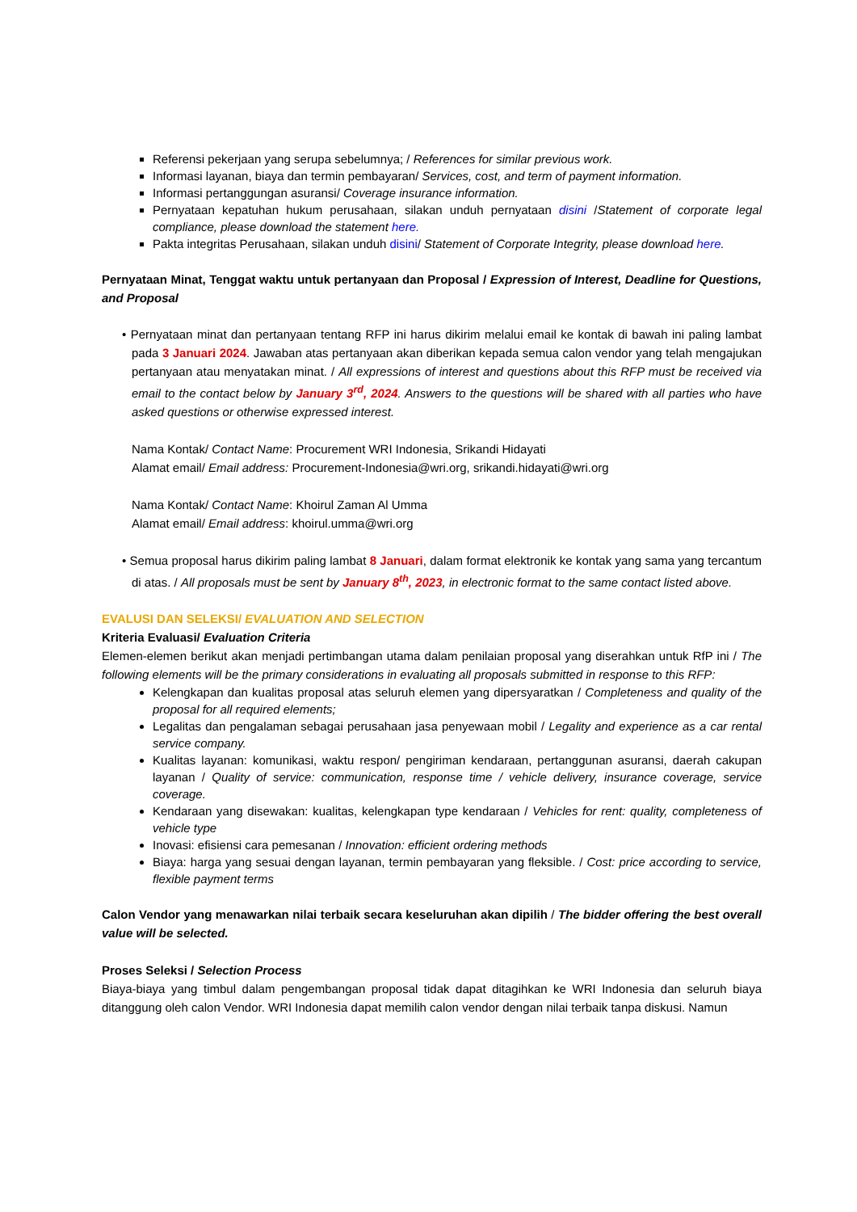Referensi pekerjaan yang serupa sebelumnya; / References for similar previous work.
Informasi layanan, biaya dan termin pembayaran/ Services, cost, and term of payment information.
Informasi pertanggungan asuransi/ Coverage insurance information.
Pernyataan kepatuhan hukum perusahaan, silakan unduh pernyataan disini /Statement of corporate legal compliance, please download the statement here.
Pakta integritas Perusahaan, silakan unduh disini/ Statement of Corporate Integrity, please download here.
Pernyataan Minat, Tenggat waktu untuk pertanyaan dan Proposal / Expression of Interest, Deadline for Questions, and Proposal
• Pernyataan minat dan pertanyaan tentang RFP ini harus dikirim melalui email ke kontak di bawah ini paling lambat pada 3 Januari 2024. Jawaban atas pertanyaan akan diberikan kepada semua calon vendor yang telah mengajukan pertanyaan atau menyatakan minat. / All expressions of interest and questions about this RFP must be received via email to the contact below by January 3<sup>rd</sup>, 2024. Answers to the questions will be shared with all parties who have asked questions or otherwise expressed interest.
Nama Kontak/ Contact Name: Procurement WRI Indonesia, Srikandi Hidayati
Alamat email/ Email address: Procurement-Indonesia@wri.org, srikandi.hidayati@wri.org
Nama Kontak/ Contact Name: Khoirul Zaman Al Umma
Alamat email/ Email address: khoirul.umma@wri.org
• Semua proposal harus dikirim paling lambat 8 Januari, dalam format elektronik ke kontak yang sama yang tercantum di atas. / All proposals must be sent by January 8<sup>th</sup>, 2023, in electronic format to the same contact listed above.
EVALUSI DAN SELEKSI/ EVALUATION AND SELECTION
Kriteria Evaluasi/ Evaluation Criteria
Elemen-elemen berikut akan menjadi pertimbangan utama dalam penilaian proposal yang diserahkan untuk RfP ini / The following elements will be the primary considerations in evaluating all proposals submitted in response to this RFP:
Kelengkapan dan kualitas proposal atas seluruh elemen yang dipersyaratkan / Completeness and quality of the proposal for all required elements;
Legalitas dan pengalaman sebagai perusahaan jasa penyewaan mobil / Legality and experience as a car rental service company.
Kualitas layanan: komunikasi, waktu respon/ pengiriman kendaraan, pertanggunan asuransi, daerah cakupan layanan / Quality of service: communication, response time / vehicle delivery, insurance coverage, service coverage.
Kendaraan yang disewakan: kualitas, kelengkapan type kendaraan / Vehicles for rent: quality, completeness of vehicle type
Inovasi: efisiensi cara pemesanan / Innovation: efficient ordering methods
Biaya: harga yang sesuai dengan layanan, termin pembayaran yang fleksible. / Cost: price according to service, flexible payment terms
Calon Vendor yang menawarkan nilai terbaik secara keseluruhan akan dipilih / The bidder offering the best overall value will be selected.
Proses Seleksi / Selection Process
Biaya-biaya yang timbul dalam pengembangan proposal tidak dapat ditagihkan ke WRI Indonesia dan seluruh biaya ditanggung oleh calon Vendor. WRI Indonesia dapat memilih calon vendor dengan nilai terbaik tanpa diskusi. Namun